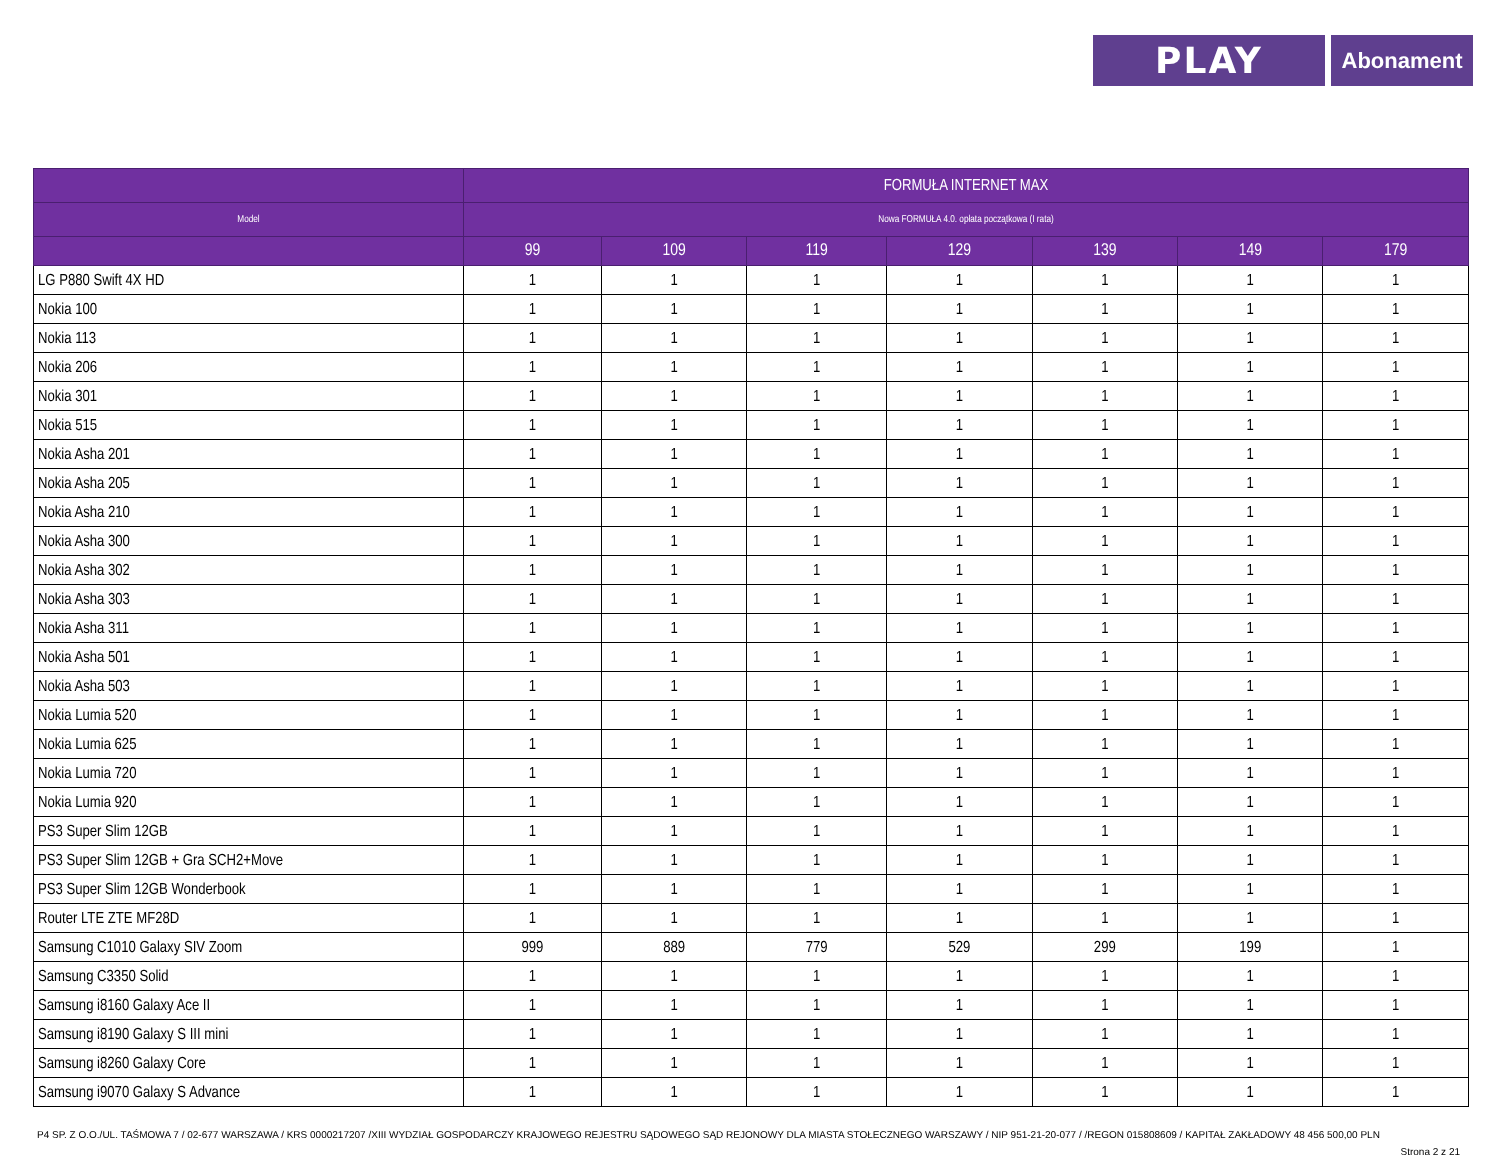PLAY
Abonament
| | FORMUŁA INTERNET MAX | | | | | | |
| --- | --- | --- | --- | --- | --- | --- | --- |
| Model | Nowa FORMUŁA 4.0. opłata początkowa (I rata) | | | | | | |
| | 99 | 109 | 119 | 129 | 139 | 149 | 179 |
| LG P880 Swift 4X HD | 1 | 1 | 1 | 1 | 1 | 1 | 1 |
| Nokia 100 | 1 | 1 | 1 | 1 | 1 | 1 | 1 |
| Nokia 113 | 1 | 1 | 1 | 1 | 1 | 1 | 1 |
| Nokia 206 | 1 | 1 | 1 | 1 | 1 | 1 | 1 |
| Nokia 301 | 1 | 1 | 1 | 1 | 1 | 1 | 1 |
| Nokia 515 | 1 | 1 | 1 | 1 | 1 | 1 | 1 |
| Nokia Asha 201 | 1 | 1 | 1 | 1 | 1 | 1 | 1 |
| Nokia Asha 205 | 1 | 1 | 1 | 1 | 1 | 1 | 1 |
| Nokia Asha 210 | 1 | 1 | 1 | 1 | 1 | 1 | 1 |
| Nokia Asha 300 | 1 | 1 | 1 | 1 | 1 | 1 | 1 |
| Nokia Asha 302 | 1 | 1 | 1 | 1 | 1 | 1 | 1 |
| Nokia Asha 303 | 1 | 1 | 1 | 1 | 1 | 1 | 1 |
| Nokia Asha 311 | 1 | 1 | 1 | 1 | 1 | 1 | 1 |
| Nokia Asha 501 | 1 | 1 | 1 | 1 | 1 | 1 | 1 |
| Nokia Asha 503 | 1 | 1 | 1 | 1 | 1 | 1 | 1 |
| Nokia Lumia 520 | 1 | 1 | 1 | 1 | 1 | 1 | 1 |
| Nokia Lumia 625 | 1 | 1 | 1 | 1 | 1 | 1 | 1 |
| Nokia Lumia 720 | 1 | 1 | 1 | 1 | 1 | 1 | 1 |
| Nokia Lumia 920 | 1 | 1 | 1 | 1 | 1 | 1 | 1 |
| PS3 Super Slim 12GB | 1 | 1 | 1 | 1 | 1 | 1 | 1 |
| PS3 Super Slim 12GB + Gra SCH2+Move | 1 | 1 | 1 | 1 | 1 | 1 | 1 |
| PS3 Super Slim 12GB Wonderbook | 1 | 1 | 1 | 1 | 1 | 1 | 1 |
| Router LTE ZTE MF28D | 1 | 1 | 1 | 1 | 1 | 1 | 1 |
| Samsung C1010 Galaxy SIV Zoom | 999 | 889 | 779 | 529 | 299 | 199 | 1 |
| Samsung C3350 Solid | 1 | 1 | 1 | 1 | 1 | 1 | 1 |
| Samsung i8160 Galaxy Ace II | 1 | 1 | 1 | 1 | 1 | 1 | 1 |
| Samsung i8190 Galaxy S III mini | 1 | 1 | 1 | 1 | 1 | 1 | 1 |
| Samsung i8260 Galaxy Core | 1 | 1 | 1 | 1 | 1 | 1 | 1 |
| Samsung i9070 Galaxy S Advance | 1 | 1 | 1 | 1 | 1 | 1 | 1 |
P4 SP. Z O.O./UL. TAŚMOWA 7 / 02-677 WARSZAWA / KRS 0000217207 /XIII WYDZIAŁ GOSPODARCZY KRAJOWEGO REJESTRU SĄDOWEGO SĄD REJONOWY DLA MIASTA STOŁECZNEGO WARSZAWY / NIP 951-21-20-077 / /REGON 015808609 / KAPITAŁ ZAKŁADOWY 48 456 500,00 PLN
Strona 2 z 21